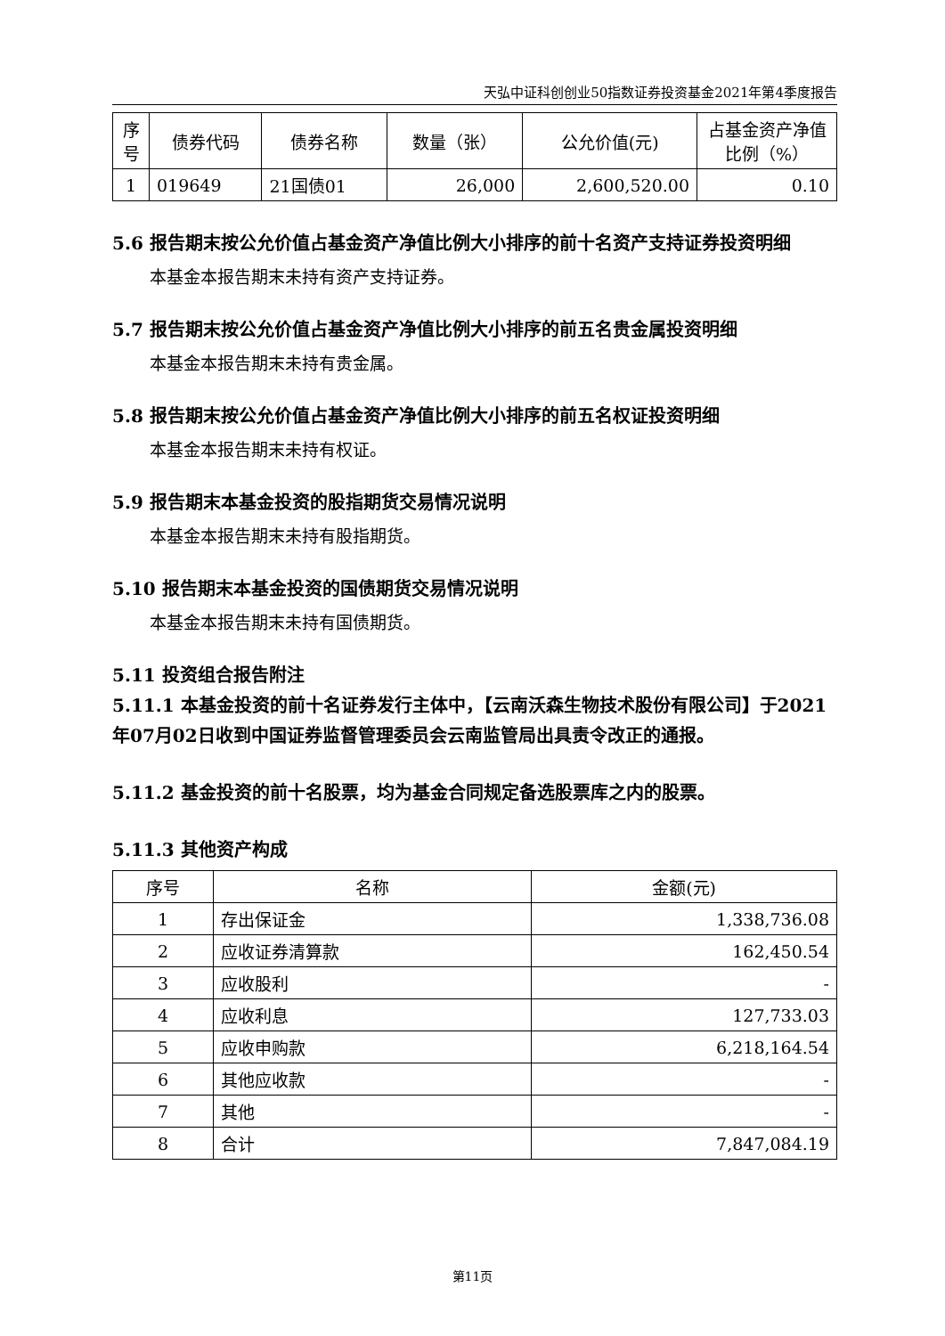天弘中证科创创业50指数证券投资基金2021年第4季度报告
| 序号 | 债券代码 | 债券名称 | 数量（张） | 公允价值(元) | 占基金资产净值比例（%） |
| --- | --- | --- | --- | --- | --- |
| 1 | 019649 | 21国债01 | 26,000 | 2,600,520.00 | 0.10 |
5.6 报告期末按公允价值占基金资产净值比例大小排序的前十名资产支持证券投资明细
本基金本报告期末未持有资产支持证券。
5.7 报告期末按公允价值占基金资产净值比例大小排序的前五名贵金属投资明细
本基金本报告期末未持有贵金属。
5.8 报告期末按公允价值占基金资产净值比例大小排序的前五名权证投资明细
本基金本报告期末未持有权证。
5.9 报告期末本基金投资的股指期货交易情况说明
本基金本报告期末未持有股指期货。
5.10 报告期末本基金投资的国债期货交易情况说明
本基金本报告期末未持有国债期货。
5.11 投资组合报告附注
5.11.1 本基金投资的前十名证券发行主体中，【云南沃森生物技术股份有限公司】于2021年07月02日收到中国证券监督管理委员会云南监管局出具责令改正的通报。
5.11.2 基金投资的前十名股票，均为基金合同规定备选股票库之内的股票。
5.11.3 其他资产构成
| 序号 | 名称 | 金额(元) |
| --- | --- | --- |
| 1 | 存出保证金 | 1,338,736.08 |
| 2 | 应收证券清算款 | 162,450.54 |
| 3 | 应收股利 | - |
| 4 | 应收利息 | 127,733.03 |
| 5 | 应收申购款 | 6,218,164.54 |
| 6 | 其他应收款 | - |
| 7 | 其他 | - |
| 8 | 合计 | 7,847,084.19 |
第11页